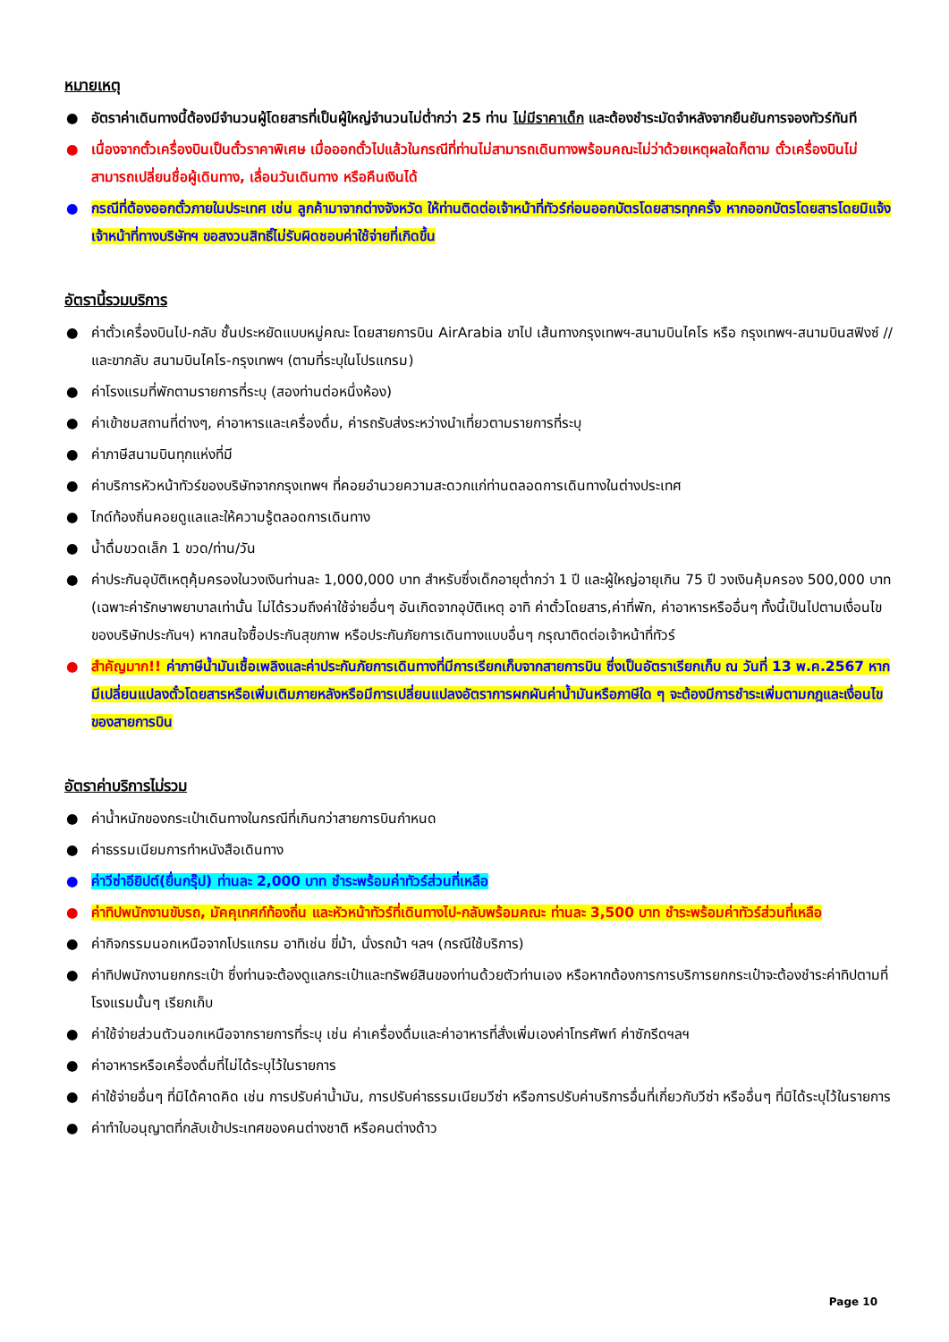หมายเหตุ
● อัตราค่าเดินทางนี้ต้องมีจำนวนผู้โดยสารที่เป็นผู้ใหญ่จำนวนไม่ต่ำกว่า 25 ท่าน ไม่มีราคาเด็ก และต้องชำระมัดจำหลังจากยืนยันการจองทัวร์ทันที
● เนื่องจากตั๋วเครื่องบินเป็นตั๋วราคาพิเศษ เมื่อออกตั๋วไปแล้วในกรณีที่ท่านไม่สามารถเดินทางพร้อมคณะไม่ว่าด้วยเหตุผลใดก็ตาม ตั๋วเครื่องบินไม่สามารถเปลี่ยนชื่อผู้เดินทาง, เลื่อนวันเดินทาง หรือคืนเงินได้
● กรณีที่ต้องออกตั๋วภายในประเทศ เช่น ลูกค้ามาจากต่างจังหวัด ให้ท่านติดต่อเจ้าหน้าที่ทัวร์ก่อนออกบัตรโดยสารทุกครั้ง หากออกบัตรโดยสารโดยมิแจ้งเจ้าหน้าที่ทางบริษัทฯ ขอสงวนสิทธิ์ไม่รับผิดชอบค่าใช้จ่ายที่เกิดขึ้น
อัตรานี้รวมบริการ
● ค่าตั๋วเครื่องบินไป-กลับ ชั้นประหยัดแบบหมู่คณะ โดยสายการบิน AirArabia ขาไป เส้นทางกรุงเทพฯ-สนามบินไคโร หรือ กรุงเทพฯ-สนามบินสฟิงซ์ // และขากลับ สนามบินไคโร-กรุงเทพฯ (ตามที่ระบุในโปรแกรม)
● ค่าโรงแรมที่พักตามรายการที่ระบุ (สองท่านต่อหนึ่งห้อง)
● ค่าเข้าชมสถานที่ต่างๆ, ค่าอาหารและเครื่องดื่ม, ค่ารถรับส่งระหว่างนำเที่ยวตามรายการที่ระบุ
● ค่าภาษีสนามบินทุกแห่งที่มี
● ค่าบริการหัวหน้าทัวร์ของบริษัทจากกรุงเทพฯ ที่คอยอำนวยความสะดวกแก่ท่านตลอดการเดินทางในต่างประเทศ
● ไกด์ท้องถิ่นคอยดูแลและให้ความรู้ตลอดการเดินทาง
● น้ำดื่มขวดเล็ก 1 ขวด/ท่าน/วัน
● ค่าประกันอุบัติเหตุคุ้มครองในวงเงินท่านละ 1,000,000 บาท สำหรับซึ่งเด็กอายุต่ำกว่า 1 ปี และผู้ใหญ่อายุเกิน 75 ปี วงเงินคุ้มครอง 500,000 บาท (เฉพาะค่ารักษาพยาบาลเท่านั้น ไม่ได้รวมถึงค่าใช้จ่ายอื่นๆ อันเกิดจากอุบัติเหตุ อาทิ ค่าตั๋วโดยสาร,ค่าที่พัก, ค่าอาหารหรืออื่นๆ ทั้งนี้เป็นไปตามเงื่อนไขของบริษัทประกันฯ) หากสนใจซื้อประกันสุขภาพ หรือประกันภัยการเดินทางแบบอื่นๆ กรุณาติดต่อเจ้าหน้าที่ทัวร์
● สำคัญมาก!! ค่าภาษีน้ำมันเชื้อเพลิงและค่าประกันภัยการเดินทางที่มีการเรียกเก็บจากสายการบิน ซึ่งเป็นอัตราเรียกเก็บ ณ วันที่ 13 พ.ค.2567 หากมีเปลี่ยนแปลงตั๋วโดยสารหรือเพิ่มเติมภายหลังหรือมีการเปลี่ยนแปลงอัตราการผกผันค่าน้ำมันหรือภาษีใด ๆ จะต้องมีการชำระเพิ่มตามกฎและเงื่อนไขของสายการบิน
อัตราค่าบริการไม่รวม
● ค่าน้ำหนักของกระเป๋าเดินทางในกรณีที่เกินกว่าสายการบินกำหนด
● ค่าธรรมเนียมการทำหนังสือเดินทาง
● ค่าวีซ่าอียิปต์(ยื่นกรุ๊ป) ท่านละ 2,000 บาท ชำระพร้อมค่าทัวร์ส่วนที่เหลือ
● ค่าทิปพนักงานขับรถ, มัคคุเทศก์ท้องถิ่น และหัวหน้าทัวร์ที่เดินทางไป-กลับพร้อมคณะ ท่านละ 3,500 บาท ชำระพร้อมค่าทัวร์ส่วนที่เหลือ
● ค่ากิจกรรมนอกเหนือจากโปรแกรม อาทิเช่น ขี่ม้า, นั่งรถม้า ฯลฯ (กรณีใช้บริการ)
● ค่าทิปพนักงานยกกระเป๋า ซึ่งท่านจะต้องดูแลกระเป๋าและทรัพย์สินของท่านด้วยตัวท่านเอง หรือหากต้องการการบริการยกกระเป๋าจะต้องชำระค่าทิปตามที่โรงแรมนั้นๆ เรียกเก็บ
● ค่าใช้จ่ายส่วนตัวนอกเหนือจากรายการที่ระบุ เช่น ค่าเครื่องดื่มและค่าอาหารที่สั่งเพิ่มเองค่าโทรศัพท์ ค่าซักรีดฯลฯ
● ค่าอาหารหรือเครื่องดื่มที่ไม่ได้ระบุไว้ในรายการ
● ค่าใช้จ่ายอื่นๆ ที่มิได้คาดคิด เช่น การปรับค่าน้ำมัน, การปรับค่าธรรมเนียมวีซ่า หรือการปรับค่าบริการอื่นที่เกี่ยวกับวีซ่า หรืออื่นๆ ที่มิได้ระบุไว้ในรายการ
● ค่าทำใบอนุญาตที่กลับเข้าประเทศของคนต่างชาติ หรือคนต่างด้าว
Page 10